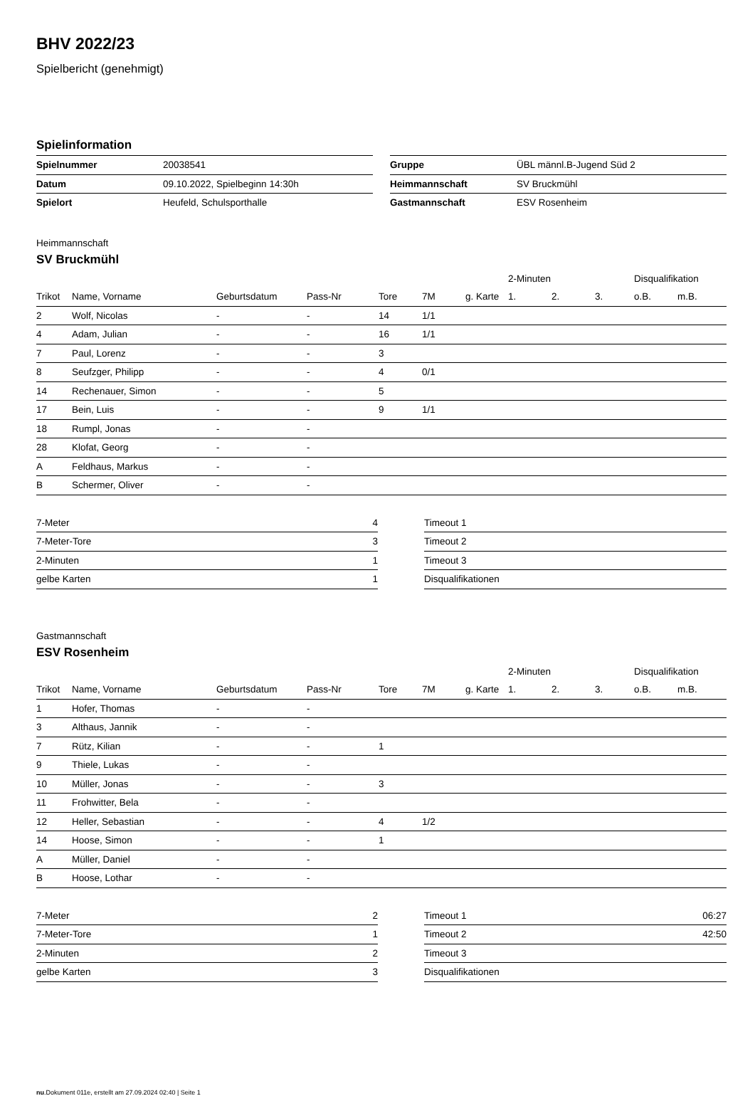BHV 2022/23
Spielbericht (genehmigt)
Spielinformation
| Spielnummer | 20038541 |
| Datum | 09.10.2022, Spielbeginn 14:30h |
| Spielort | Heufeld, Schulsporthalle |
| Gruppe | ÜBL männl.B-Jugend Süd 2 |
| Heimmannschaft | SV Bruckmühl |
| Gastmannschaft | ESV Rosenheim |
Heimmannschaft
SV Bruckmühl
| | | | | | | | 2-Minuten | | | Disqualifikation | |
| --- | --- | --- | --- | --- | --- | --- | --- | --- | --- | --- | --- |
| Trikot | Name, Vorname | Geburtsdatum | Pass-Nr | Tore | 7M | g. Karte | 1. | 2. | 3. | o.B. | m.B. |
| 2 | Wolf, Nicolas | - | - | 14 | 1/1 | | | | | | |
| 4 | Adam, Julian | - | - | 16 | 1/1 | | | | | | |
| 7 | Paul, Lorenz | - | - | 3 | | | | | | | |
| 8 | Seufzger, Philipp | - | - | 4 | 0/1 | | | | | | |
| 14 | Rechenauer, Simon | - | - | 5 | | | | | | | |
| 17 | Bein, Luis | - | - | 9 | 1/1 | | | | | | |
| 18 | Rumpl, Jonas | - | - | | | | | | | | |
| 28 | Klofat, Georg | - | - | | | | | | | | |
| A | Feldhaus, Markus | - | - | | | | | | | | |
| B | Schermer, Oliver | - | - | | | | | | | | |
| 7-Meter | 4 |
| 7-Meter-Tore | 3 |
| 2-Minuten | 1 |
| gelbe Karten | 1 |
| Timeout 1 | |
| Timeout 2 | |
| Timeout 3 | |
| Disqualifikationen | |
Gastmannschaft
ESV Rosenheim
| | | | | | | | 2-Minuten | | | Disqualifikation | |
| --- | --- | --- | --- | --- | --- | --- | --- | --- | --- | --- | --- |
| Trikot | Name, Vorname | Geburtsdatum | Pass-Nr | Tore | 7M | g. Karte | 1. | 2. | 3. | o.B. | m.B. |
| 1 | Hofer, Thomas | - | - | | | | | | | | |
| 3 | Althaus, Jannik | - | - | | | | | | | | |
| 7 | Rütz, Kilian | - | - | 1 | | | | | | | |
| 9 | Thiele, Lukas | - | - | | | | | | | | |
| 10 | Müller, Jonas | - | - | 3 | | | | | | | |
| 11 | Frohwitter, Bela | - | - | | | | | | | | |
| 12 | Heller, Sebastian | - | - | 4 | 1/2 | | | | | | |
| 14 | Hoose, Simon | - | - | 1 | | | | | | | |
| A | Müller, Daniel | - | - | | | | | | | | |
| B | Hoose, Lothar | - | - | | | | | | | | |
| 7-Meter | 2 |
| 7-Meter-Tore | 1 |
| 2-Minuten | 2 |
| gelbe Karten | 3 |
| Timeout 1 | 06:27 |
| Timeout 2 | 42:50 |
| Timeout 3 | |
| Disqualifikationen | |
nu.Dokument 011e, erstellt am 27.09.2024 02:40 | Seite 1